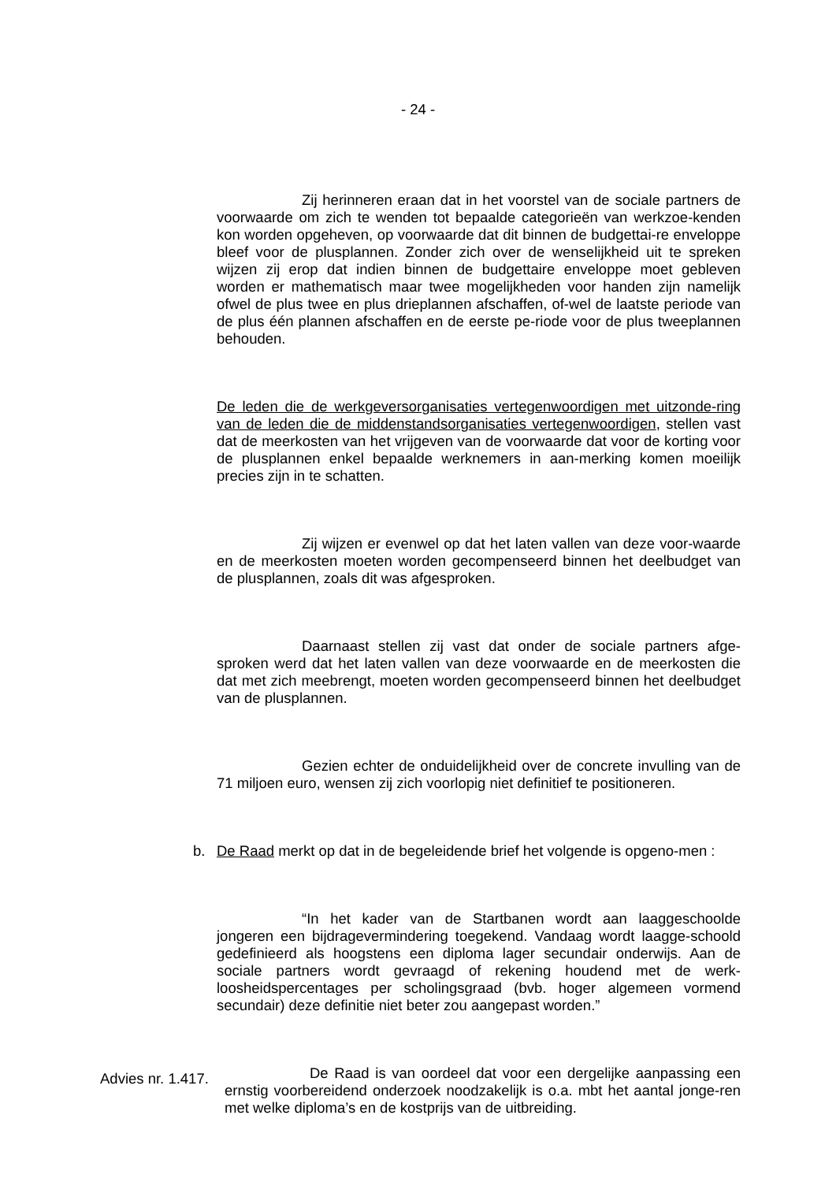- 24 -
Zij herinneren eraan dat in het voorstel van de sociale partners de voorwaarde om zich te wenden tot bepaalde categorieën van werkzoe-kenden kon worden opgeheven, op voorwaarde dat dit binnen de budgettai-re enveloppe bleef voor de plusplannen. Zonder zich over de wenselijkheid uit te spreken wijzen zij erop dat indien binnen de budgettaire enveloppe moet gebleven worden er mathematisch maar twee mogelijkheden voor handen zijn namelijk ofwel de plus twee en plus drieplannen afschaffen, of-wel de laatste periode van de plus één plannen afschaffen en de eerste pe-riode voor de plus tweeplannen behouden.
De leden die de werkgeversorganisaties vertegenwoordigen met uitzonde-ring van de leden die de middenstandsorganisaties vertegenwoordigen, stellen vast dat de meerkosten van het vrijgeven van de voorwaarde dat voor de korting voor de plusplannen enkel bepaalde werknemers in aan-merking komen moeilijk precies zijn in te schatten.
Zij wijzen er evenwel op dat het laten vallen van deze voor-waarde en de meerkosten moeten worden gecompenseerd binnen het deelbudget van de plusplannen, zoals dit was afgesproken.
Daarnaast stellen zij vast dat onder de sociale partners afge-sproken werd dat het laten vallen van deze voorwaarde en de meerkosten die dat met zich meebrengt, moeten worden gecompenseerd binnen het deelbudget van de plusplannen.
Gezien echter de onduidelijkheid over de concrete invulling van de 71 miljoen euro, wensen zij zich voorlopig niet definitief te positioneren.
b. De Raad merkt op dat in de begeleidende brief het volgende is opgeno-men :
“In het kader van de Startbanen wordt aan laaggeschoolde jongeren een bijdragevermindering toegekend. Vandaag wordt laagge-schoold gedefinieerd als hoogstens een diploma lager secundair onderwijs. Aan de sociale partners wordt gevraagd of rekening houdend met de werk-loosheidspercentages per scholingsgraad (bvb. hoger algemeen vormend secundair) deze definitie niet beter zou aangepast worden.”
De Raad is van oordeel dat voor een dergelijke aanpassing een ernstig voorbereidend onderzoek noodzakelijk is o.a. mbt het aantal jonge-ren met welke diploma’s en de kostprijs van de uitbreiding.
Advies nr. 1.417.